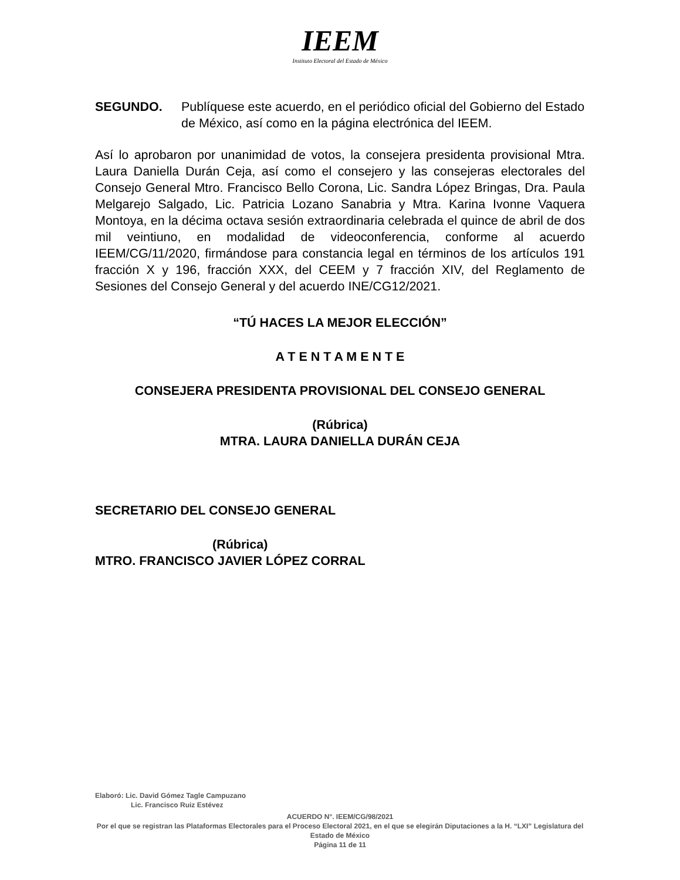IEEM
Instituto Electoral del Estado de México
SEGUNDO. Publíquese este acuerdo, en el periódico oficial del Gobierno del Estado de México, así como en la página electrónica del IEEM.
Así lo aprobaron por unanimidad de votos, la consejera presidenta provisional Mtra. Laura Daniella Durán Ceja, así como el consejero y las consejeras electorales del Consejo General Mtro. Francisco Bello Corona, Lic. Sandra López Bringas, Dra. Paula Melgarejo Salgado, Lic. Patricia Lozano Sanabria y Mtra. Karina Ivonne Vaquera Montoya, en la décima octava sesión extraordinaria celebrada el quince de abril de dos mil veintiuno, en modalidad de videoconferencia, conforme al acuerdo IEEM/CG/11/2020, firmándose para constancia legal en términos de los artículos 191 fracción X y 196, fracción XXX, del CEEM y 7 fracción XIV, del Reglamento de Sesiones del Consejo General y del acuerdo INE/CG12/2021.
“TÚ HACES LA MEJOR ELECCIÓN”
A T E N T A M E N T E
CONSEJERA PRESIDENTA PROVISIONAL DEL CONSEJO GENERAL
(Rúbrica)
MTRA. LAURA DANIELLA DURÁN CEJA
SECRETARIO DEL CONSEJO GENERAL
(Rúbrica)
MTRO. FRANCISCO JAVIER LÓPEZ CORRAL
Elaboró: Lic. David Gómez Tagle Campuzano
Lic. Francisco Ruiz Estévez
ACUERDO N°. IEEM/CG/98/2021
Por el que se registran las Plataformas Electorales para el Proceso Electoral 2021, en el que se elegirán Diputaciones a la H. “LXI” Legislatura del Estado de México
Página 11 de 11